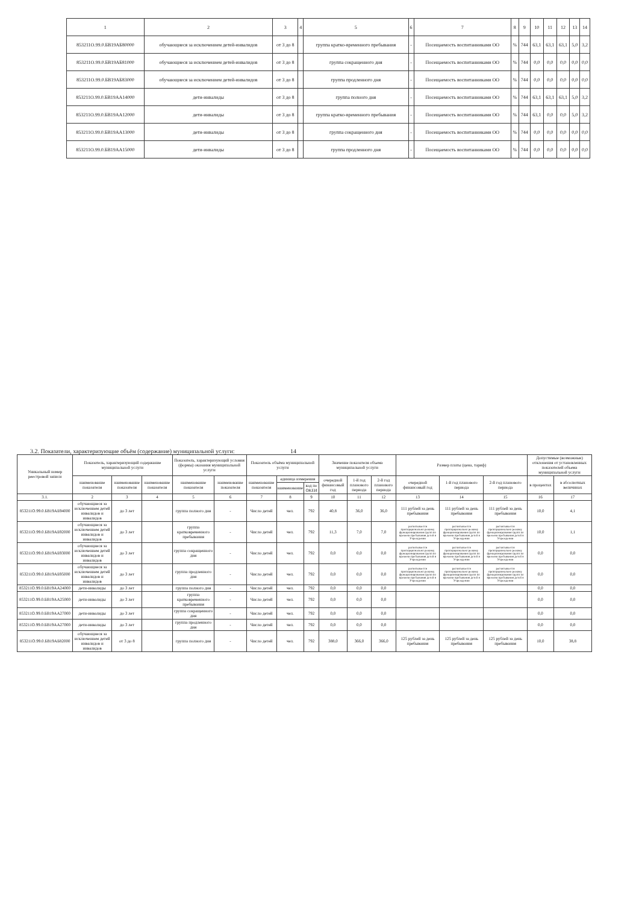| 1 | 2 | 3 | 4 | 5 | 6 | 7 | 8 | 9 | 10 | 11 | 12 | 13 | 14 |
| 853211О.99.0.БВ19АБ80000 | обучающиеся за исключением детей-инвалидов | от 3 до 8 | | группа кратко-временного пребывания | - | Посещаемость воспитанниками ОО | % | 744 | 63,1 | 63,1 | 63,1 | 5,0 | 3,2 |
| 853211О.99.0.БВ19АБ81000 | обучающиеся за исключением детей-инвалидов | от 3 до 8 | | группа сокращенного дня | - | Посещаемость воспитанниками ОО | % | 744 | 0,0 | 0,0 | 0,0 | 0,0 | 0,0 |
| 853211О.99.0.БВ19АБ83000 | обучающиеся за исключением детей-инвалидов | от 3 до 8 | | группа продленного дня | - | Посещаемость воспитанниками ОО | % | 744 | 0,0 | 0,0 | 0,0 | 0,0 | 0,0 |
| 853211О.99.0.БВ19АА14000 | дети-инвалиды | от 3 до 8 | | группа полного дня | - | Посещаемость воспитанниками ОО | % | 744 | 63,1 | 63,1 | 63,1 | 5,0 | 3,2 |
| 853211О.99.0.БВ19АА12000 | дети-инвалиды | от 3 до 8 | | группа кратко-временного пребывания | - | Посещаемость воспитанниками ОО | % | 744 | 63,1 | 0,0 | 0,0 | 5,0 | 3,2 |
| 853211О.99.0.БВ19АА13000 | дети-инвалиды | от 3 до 8 | | группа сокращенного дня | - | Посещаемость воспитанниками ОО | % | 744 | 0,0 | 0,0 | 0,0 | 0,0 | 0,0 |
| 853211О.99.0.БВ19АА15000 | дети-инвалиды | от 3 до 8 | | группа продленного дня | - | Посещаемость воспитанниками ОО | % | 744 | 0,0 | 0,0 | 0,0 | 0,0 | 0,0 |
3.2. Показатели, характеризующие объём (содержание) муниципальной услуги: 14
| Уникальный номер реестровой записи | Показатель, характеризующий содержание муниципальной услуги | | | Показатель, характеризующий условия (формы) оказания муниципальной услуги | | Показатель объёма муниципальной услуги | | | Значение показателя объема муниципальной услуги | | | Размер платы (цена, тариф) | | | Допустимые (возможные) отклонения от установленных показателей объема муниципальной услуги | |
| --- | --- | --- | --- | --- | --- | --- | --- | --- | --- | --- | --- | --- | --- | --- | --- | --- |
| | наименование показателя | наименование показателя | наименование показателя | наименование показателя | наименование показателя | наименование показателя | единица измерения | | очередной финансовый год | 1-й год планового периода | 2-й год планового периода | очередной финансовый год | 1-й год планового периода | 2-й год планового периода | в процентах | в абсолютных величинах |
| | | | | | | | наименование | код по ОКЕИ | | | | | | | | |
| 3.1. | 2 | 3 | 4 | 5 | 6 | 7 | 8 | 9 | 10 | 11 | 12 | 13 | 14 | 15 | 16 | 17 |
| 853211О.99.0.БВ19АБ94000 | обучающиеся за исключением детей инвалидов и инвалидов | до 3 лет | | группа полного дня | - | Число детей | чел. | 792 | 40,8 | 36,0 | 36,0 | 111 рублей за день пребывания | 111 рублей за день пребывания | 111 рублей за день пребывания | 10,0 | 4,1 |
| 853211О.99.0.БВ19АБ92000 | обучающиеся за исключением детей инвалидов и инвалидов | до 3 лет | | группа кратковременного пребывания | - | Число детей | чел. | 792 | 11,3 | 7,0 | 7,0 | расчитывается пропорционально режиму функционирования групп по времени пребывания детей в Учреждении | расчитывается пропорционально режиму функционирования групп по времени пребывания детей в Учреждении | расчитывается пропорционально режиму функционирования групп по времени пребывания детей в Учреждении | 10,0 | 1,1 |
| 853211О.99.0.БВ19АБ93000 | обучающиеся за исключением детей инвалидов и инвалидов | до 3 лет | | группа сокращенного дня | - | Число детей | чел. | 792 | 0,0 | 0,0 | 0,0 | расчитывается пропорционально режиму функционирования групп по времени пребывания детей в Учреждении | расчитывается пропорционально режиму функционирования групп по времени пребывания детей в Учреждении | расчитывается пропорционально режиму функционирования групп по времени пребывания детей в Учреждении | 0,0 | 0,0 |
| 853211О.99.0.БВ19АБ95000 | обучающиеся за исключением детей инвалидов и инвалидов | до 3 лет | | группа продленного дня | - | Число детей | чел. | 792 | 0,0 | 0,0 | 0,0 | расчитывается пропорционально режиму функционирования групп по времени пребывания детей в Учреждении | расчитывается пропорционально режиму функционирования групп по времени пребывания детей в Учреждении | расчитывается пропорционально режиму функционирования групп по времени пребывания детей в Учреждении | 0,0 | 0,0 |
| 853211О.99.0.БВ19АА24000 | дети-инвалиды | до 3 лет | | группа полного дня | - | Число детей | чел. | 792 | 0,0 | 0,0 | 0,0 | | | | 0,0 | 0,0 |
| 853211О.99.0.БВ19АА25000 | дети-инвалиды | до 3 лет | | группа кратковременного пребывания | - | Число детей | чел. | 792 | 0,0 | 0,0 | 0,0 | | | | 0,0 | 0,0 |
| 853211О.99.0.БВ19АА27000 | дети-инвалиды | до 3 лет | | группа сокращенного дня | - | Число детей | чел. | 792 | 0,0 | 0,0 | 0,0 | | | | 0,0 | 0,0 |
| 853211О.99.0.БВ19АА27000 | дети-инвалиды | до 3 лет | | группа продленного дня | - | Число детей | чел. | 792 | 0,0 | 0,0 | 0,0 | | | | 0,0 | 0,0 |
| 853211О.99.0.БВ19АБ82000 | обучающиеся за исключением детей инвалидов и инвалидов | от 3 до 8 | | группа полного дня | - | Число детей | чел. | 792 | 388,0 | 366,0 | 366,0 | 125 рублей за день пребывания | 125 рублей за день пребывания | 125 рублей за день пребывания | 10,0 | 38,8 |